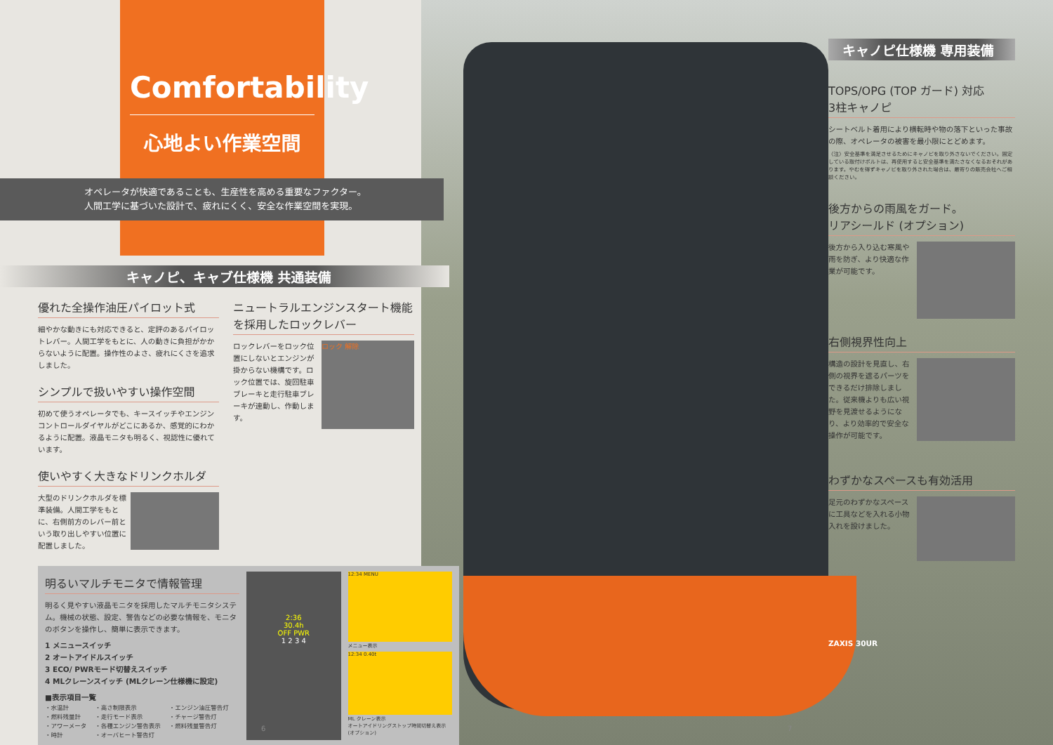Comfortability
心地よい作業空間
オペレータが快適であることも、生産性を高める重要なファクター。
人間工学に基づいた設計で、疲れにくく、安全な作業空間を実現。
キャノピ、キャブ仕様機 共通装備
優れた全操作油圧パイロット式
細やかな動きにも対応できると、定評のあるパイロットレバー。人間工学をもとに、人の動きに負担がかからないように配置。操作性のよさ、疲れにくさを追求しました。
シンプルで扱いやすい操作空間
初めて使うオペレータでも、キースイッチやエンジンコントロールダイヤルがどこにあるか、感覚的にわかるように配置。液晶モニタも明るく、視認性に優れています。
使いやすく大きなドリンクホルダ
大型のドリンクホルダを標準装備。人間工学をもとに、右側前方のレバー前という取り出しやすい位置に配置しました。
ニュートラルエンジンスタート機能を採用したロックレバー
ロック 解除
ロックレバーをロック位置にしないとエンジンが掛からない機構です。ロック位置では、旋回駐車ブレーキと走行駐車ブレーキが連動し、作動します。
明るいマルチモニタで情報管理
明るく見やすい液晶モニタを採用したマルチモニタシステム。機械の状態、設定、警告などの必要な情報を、モニタのボタンを操作し、簡単に表示できます。
1 メニュースイッチ
2 オートアイドルスイッチ
3 ECO/ PWRモード切替えスイッチ
4 MLクレーンスイッチ (MLクレーン仕様機に設定)
■表示項目一覧
・水温計
・燃料残量計
・アワーメータ
・時計
・高さ制限表示
・走行モード表示
・各種エンジン警告表示
・オーバヒート警告灯
・エンジン油圧警告灯
・チャージ警告灯
・燃料残量警告灯
2:36
30.4h
OFF PWR
1 2 3 4
12:34 MENU
メニュー表示
12:34 0.40t
ML クレーン表示
オートアイドリングストップ時間切替え表示(オプション)
キャノピ仕様機 専用装備
TOPS/OPG (TOP ガード) 対応
3柱キャノピ
シートベルト着用により横転時や物の落下といった事故の際、オペレータの被害を最小限にとどめます。
〈注〉安全基準を満足させるためにキャノピを取り外さないでください。固定している取付けボルトは、再使用すると安全基準を満たさなくなるおそれがあります。やむを得ずキャノピを取り外された場合は、最寄りの販売会社へご相談ください。
後方からの雨風をガード。
リアシールド (オプション)
後方から入り込む寒風や雨を防ぎ、より快適な作業が可能です。
右側視界性向上
構造の設計を見直し、右側の視界を遮るパーツをできるだけ排除しました。従来機よりも広い視野を見渡せるようになり、より効率的で安全な操作が可能です。
わずかなスペースも有効活用
足元のわずかなスペースに工具などを入れる小物入れを設けました。
ZAXIS 30UR
6 7